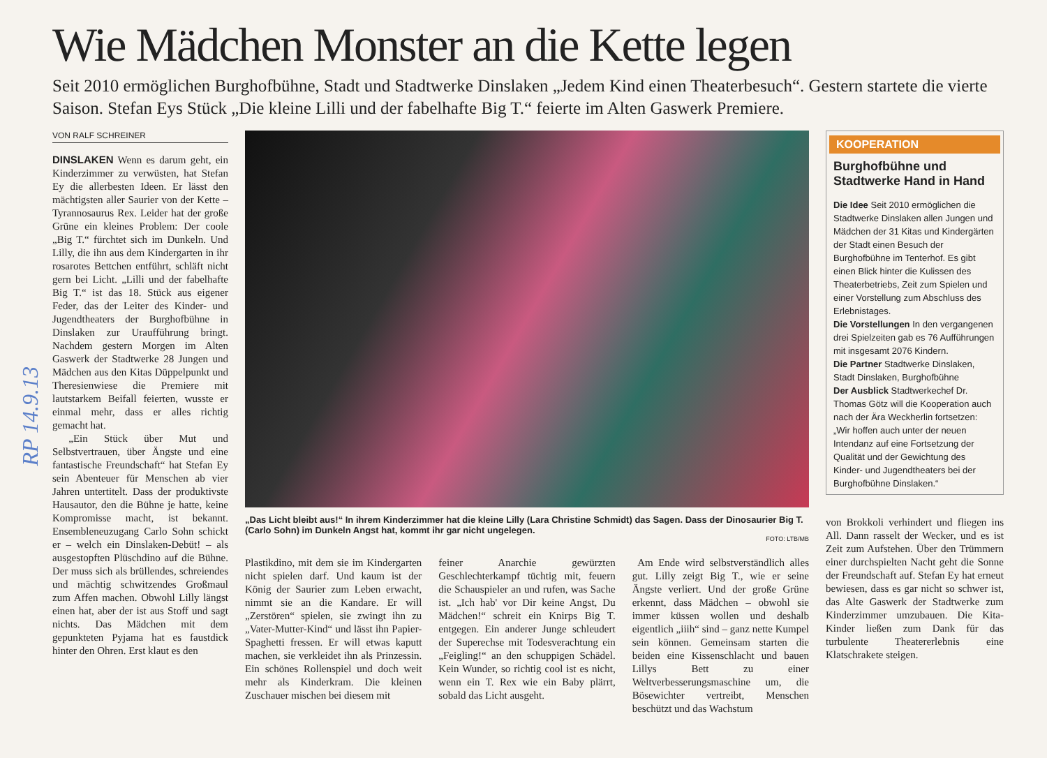Wie Mädchen Monster an die Kette legen
Seit 2010 ermöglichen Burghofbühne, Stadt und Stadtwerke Dinslaken „Jedem Kind einen Theaterbesuch“. Gestern startete die vierte Saison. Stefan Eys Stück „Die kleine Lilli und der fabelhafte Big T.“ feierte im Alten Gaswerk Premiere.
RP 14.9.13
VON RALF SCHREINER
DINSLAKEN Wenn es darum geht, ein Kinderzimmer zu verwüsten, hat Stefan Ey die allerbesten Ideen. Er lässt den mächtigsten aller Saurier von der Kette – Tyrannosaurus Rex. Leider hat der große Grüne ein kleines Problem: Der coole „Big T.“ fürchtet sich im Dunkeln. Und Lilly, die ihn aus dem Kindergarten in ihr rosarotes Bettchen entführt, schläft nicht gern bei Licht. „Lilli und der fabelhafte Big T.“ ist das 18. Stück aus eigener Feder, das der Leiter des Kinder- und Jugendtheaters der Burghofbühne in Dinslaken zur Uraufführung bringt. Nachdem gestern Morgen im Alten Gaswerk der Stadtwerke 28 Jungen und Mädchen aus den Kitas Düppelpunkt und Theresienwiese die Premiere mit lautstarkem Beifall feierten, wusste er einmal mehr, dass er alles richtig gemacht hat.
„Ein Stück über Mut und Selbstvertrauen, über Ängste und eine fantastische Freundschaft“ hat Stefan Ey sein Abenteuer für Menschen ab vier Jahren untertitelt. Dass der produktivste Hausautor, den die Bühne je hatte, keine Kompromisse macht, ist bekannt. Ensembleneuzugang Carlo Sohn schickt er – welch ein Dinslaken-Debüt! – als ausgestopften Plüschdino auf die Bühne. Der muss sich als brüllendes, schreiendes und mächtig schwitzendes Großmaul zum Affen machen. Obwohl Lilly längst einen hat, aber der ist aus Stoff und sagt nichts. Das Mädchen mit dem gepunkteten Pyjama hat es faustdick hinter den Ohren. Erst klaut es den
„Das Licht bleibt aus!“ In ihrem Kinderzimmer hat die kleine Lilly (Lara Christine Schmidt) das Sagen. Dass der Dinosaurier Big T. (Carlo Sohn) im Dunkeln Angst hat, kommt ihr gar nicht ungelegen.
FOTO: LTB/MB
Plastikdino, mit dem sie im Kindergarten nicht spielen darf. Und kaum ist der König der Saurier zum Leben erwacht, nimmt sie an die Kandare. Er will „Zerstören“ spielen, sie zwingt ihn zu „Vater-Mutter-Kind“ und lässt ihn Papier-Spaghetti fressen. Er will etwas kaputt machen, sie verkleidet ihn als Prinzessin. Ein schönes Rollenspiel und doch weit mehr als Kinderkram. Die kleinen Zuschauer mischen bei diesem mit
feiner Anarchie gewürzten Geschlechterkampf tüchtig mit, feuern die Schauspieler an und rufen, was Sache ist. „Ich hab' vor Dir keine Angst, Du Mädchen!“ schreit ein Knirps Big T. entgegen. Ein anderer Junge schleudert der Superechse mit Todesverachtung ein „Feigling!“ an den schuppigen Schädel. Kein Wunder, so richtig cool ist es nicht, wenn ein T. Rex wie ein Baby plärrt, sobald das Licht ausgeht.
Am Ende wird selbstverständlich alles gut. Lilly zeigt Big T., wie er seine Ängste verliert. Und der große Grüne erkennt, dass Mädchen – obwohl sie immer küssen wollen und deshalb eigentlich „iiih“ sind – ganz nette Kumpel sein können. Gemeinsam starten die beiden eine Kissenschlacht und bauen Lillys Bett zu einer Weltverbesserungsmaschine um, die Bösewichter vertreibt, Menschen beschützt und das Wachstum
KOOPERATION
Burghofbühne und Stadtwerke Hand in Hand
Die Idee Seit 2010 ermöglichen die Stadtwerke Dinslaken allen Jungen und Mädchen der 31 Kitas und Kindergärten der Stadt einen Besuch der Burghofbühne im Tenterhof. Es gibt einen Blick hinter die Kulissen des Theaterbetriebs, Zeit zum Spielen und einer Vorstellung zum Abschluss des Erlebnistages.
Die Vorstellungen In den vergangenen drei Spielzeiten gab es 76 Aufführungen mit insgesamt 2076 Kindern.
Die Partner Stadtwerke Dinslaken, Stadt Dinslaken, Burghofbühne
Der Ausblick Stadtwerkechef Dr. Thomas Götz will die Kooperation auch nach der Ära Weckherlin fortsetzen: „Wir hoffen auch unter der neuen Intendanz auf eine Fortsetzung der Qualität und der Gewichtung des Kinder- und Jugendtheaters bei der Burghofbühne Dinslaken.“
von Brokkoli verhindert und fliegen ins All. Dann rasselt der Wecker, und es ist Zeit zum Aufstehen. Über den Trümmern einer durchspielten Nacht geht die Sonne der Freundschaft auf. Stefan Ey hat erneut bewiesen, dass es gar nicht so schwer ist, das Alte Gaswerk der Stadtwerke zum Kinderzimmer umzubauen. Die Kita-Kinder ließen zum Dank für das turbulente Theatererlebnis eine Klatschrakete steigen.